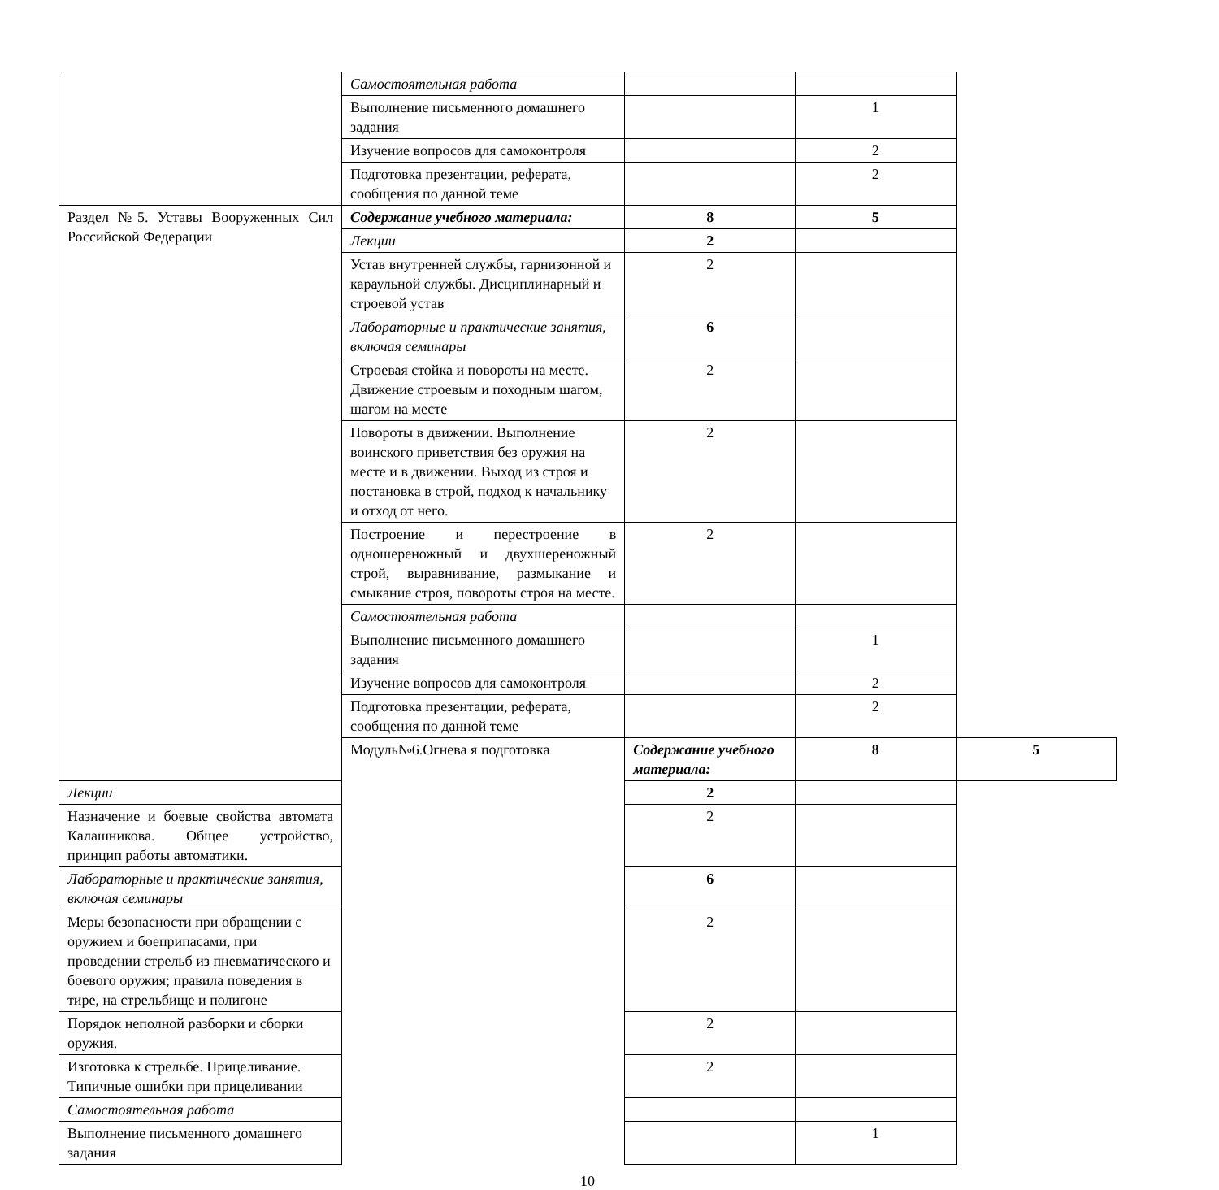| | Самостоятельная работа | | | |
| | Выполнение письменного домашнего задания | | 1 | |
| | Изучение вопросов для самоконтроля | | 2 | |
| | Подготовка презентации, реферата, сообщения по данной теме | | 2 | |
| Раздел №5. Уставы Вооруженных Сил Российской Федерации | Содержание учебного материала: | 8 | 5 | |
| | Лекции | 2 | | |
| | Устав внутренней службы, гарнизонной и караульной службы. Дисциплинарный и строевой устав | 2 | | |
| | Лабораторные и практические занятия, включая семинары | 6 | | |
| | Строевая стойка и повороты на месте. Движение строевым и походным шагом, шагом на месте | 2 | | |
| | Повороты в движении. Выполнение воинского приветствия без оружия на месте и в движении. Выход из строя и постановка в строй, подход к начальнику и отход от него. | 2 | | |
| | Построение и перестроение в одношереножный и двухшереножный строй, выравнивание, размыкание и смыкание строя, повороты строя на месте. | 2 | | |
| | Самостоятельная работа | | | |
| | Выполнение письменного домашнего задания | | 1 | |
| | Изучение вопросов для самоконтроля | | 2 | |
| | Подготовка презентации, реферата, сообщения по данной теме | | 2 | |
| | Модуль№6.Огнева я подготовка | Содержание учебного материала: | 8 | 5 |
| Лекции | | 2 | | |
| Назначение и боевые свойства автомата Калашникова. Общее устройство, принцип работы автоматики. | | 2 | | |
| Лабораторные и практические занятия, включая семинары | | 6 | | |
| Меры безопасности при обращении с оружием и боеприпасами, при проведении стрельб из пневматического и боевого оружия; правила поведения в тире, на стрельбище и полигоне | | 2 | | |
| Порядок неполной разборки и сборки оружия. | | 2 | | |
| Изготовка к стрельбе. Прицеливание. Типичные ошибки при прицеливании | | 2 | | |
| Самостоятельная работа | | | | |
| Выполнение письменного домашнего задания | | | 1 | |
10